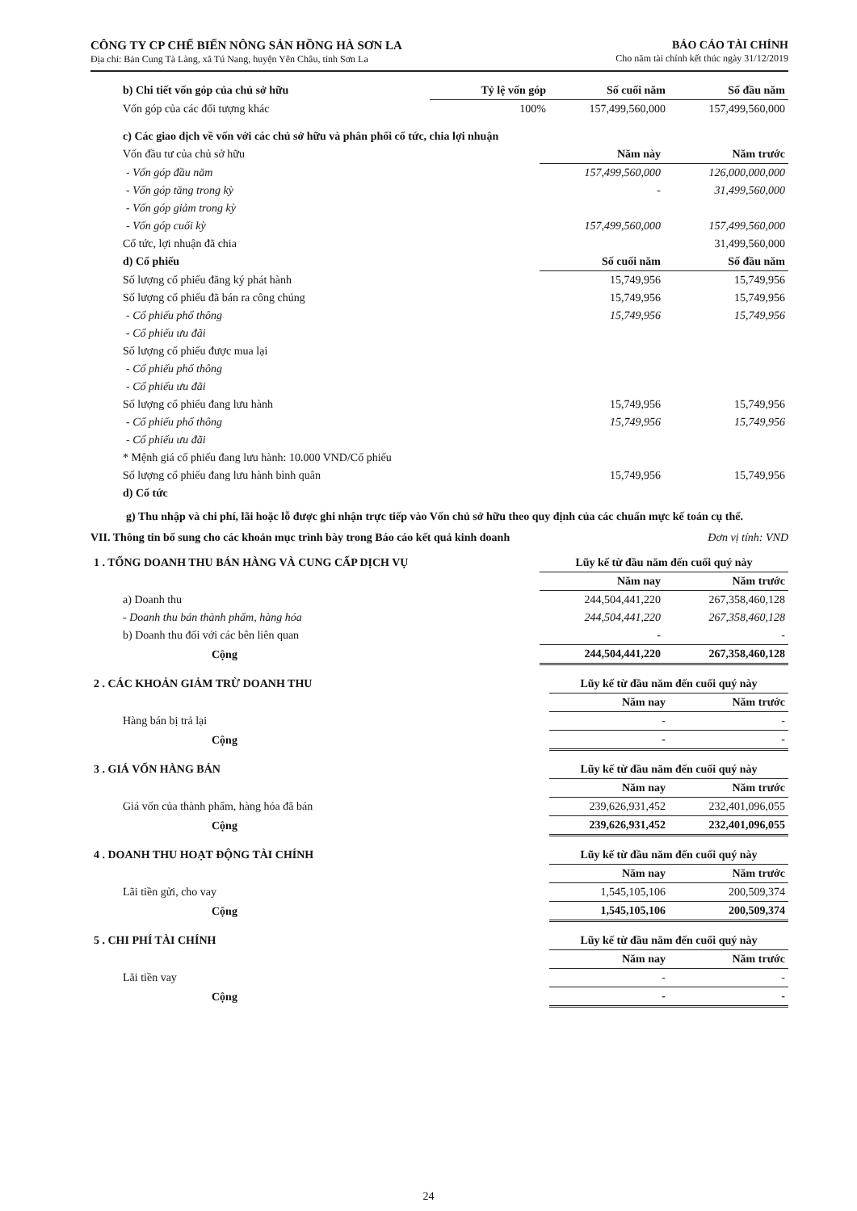CÔNG TY CP CHẾ BIẾN NÔNG SẢN HỒNG HÀ SƠN LA
Địa chỉ: Bản Cung Tà Làng, xã Tú Nang, huyện Yên Châu, tỉnh Sơn La
BÁO CÁO TÀI CHÍNH
Cho năm tài chính kết thúc ngày 31/12/2019
| b) Chi tiết vốn góp của chủ sở hữu | Tỷ lệ vốn góp | Số cuối năm | Số đầu năm |
| Vốn góp của các đối tượng khác | 100% | 157,499,560,000 | 157,499,560,000 |
| c) Các giao dịch về vốn với các chủ sở hữu và phân phối cổ tức, chia lợi nhuận | | |
| Vốn đầu tư của chủ sở hữu | Năm này | Năm trước |
| - Vốn góp đầu năm | 157,499,560,000 | 126,000,000,000 |
| - Vốn góp tăng trong kỳ | - | 31,499,560,000 |
| - Vốn góp giảm trong kỳ | | |
| - Vốn góp cuối kỳ | 157,499,560,000 | 157,499,560,000 |
| Cổ tức, lợi nhuận đã chia | | 31,499,560,000 |
| d) Cổ phiếu | Số cuối năm | Số đầu năm |
| Số lượng cổ phiếu đăng ký phát hành | 15,749,956 | 15,749,956 |
| Số lượng cổ phiếu đã bán ra công chúng | 15,749,956 | 15,749,956 |
| - Cổ phiếu phổ thông | 15,749,956 | 15,749,956 |
| - Cổ phiếu ưu đãi | | |
| Số lượng cổ phiếu được mua lại | | |
| - Cổ phiếu phổ thông | | |
| - Cổ phiếu ưu đãi | | |
| Số lượng cổ phiếu đang lưu hành | 15,749,956 | 15,749,956 |
| - Cổ phiếu phổ thông | 15,749,956 | 15,749,956 |
| - Cổ phiếu ưu đãi | | |
| * Mệnh giá cổ phiếu đang lưu hành: 10.000 VND/Cổ phiếu | | |
| Số lượng cổ phiếu đang lưu hành bình quân | 15,749,956 | 15,749,956 |
| d) Cổ tức | | |
g) Thu nhập và chi phí, lãi hoặc lỗ được ghi nhận trực tiếp vào Vốn chủ sở hữu theo quy định của các chuẩn mực kế toán cụ thể.
VII. Thông tin bổ sung cho các khoản mục trình bày trong Báo cáo kết quả kinh doanh Đơn vị tính: VND
| 1 . TỔNG DOANH THU BÁN HÀNG VÀ CUNG CẤP DỊCH VỤ | Lũy kế từ đầu năm đến cuối quý này | |
| | Năm nay | Năm trước |
| a) Doanh thu | 244,504,441,220 | 267,358,460,128 |
| - Doanh thu bán thành phẩm, hàng hóa | 244,504,441,220 | 267,358,460,128 |
| b) Doanh thu đối với các bên liên quan | - | - |
| Cộng | 244,504,441,220 | 267,358,460,128 |
| 2 . CÁC KHOẢN GIẢM TRỪ DOANH THU | Lũy kế từ đầu năm đến cuối quý này | |
| | Năm nay | Năm trước |
| Hàng bán bị trả lại | - | - |
| Cộng | - | - |
| 3 . GIÁ VỐN HÀNG BÁN | Lũy kế từ đầu năm đến cuối quý này | |
| | Năm nay | Năm trước |
| Giá vốn của thành phẩm, hàng hóa đã bán | 239,626,931,452 | 232,401,096,055 |
| Cộng | 239,626,931,452 | 232,401,096,055 |
| 4 . DOANH THU HOẠT ĐỘNG TÀI CHÍNH | Lũy kế từ đầu năm đến cuối quý này | |
| | Năm nay | Năm trước |
| Lãi tiền gửi, cho vay | 1,545,105,106 | 200,509,374 |
| Cộng | 1,545,105,106 | 200,509,374 |
| 5 . CHI PHÍ TÀI CHÍNH | Lũy kế từ đầu năm đến cuối quý này | |
| | Năm nay | Năm trước |
| Lãi tiền vay | - | - |
| Cộng | - | - |
24